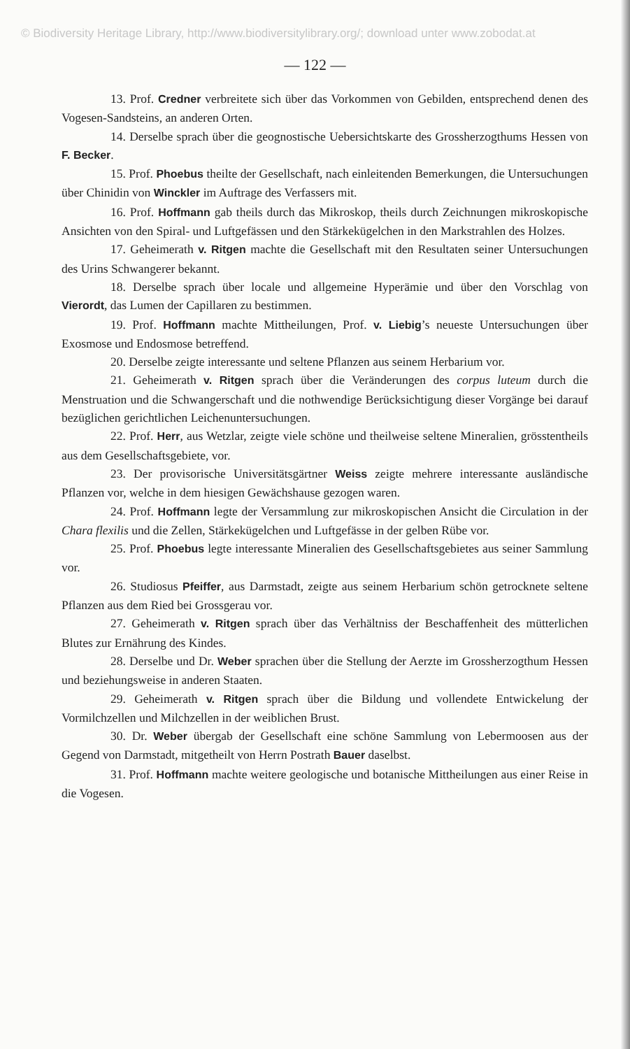© Biodiversity Heritage Library, http://www.biodiversitylibrary.org/; download unter www.zobodat.at
— 122 —
13. Prof. Credner verbreitete sich über das Vorkommen von Gebilden, entsprechend denen des Vogesen-Sandsteins, an anderen Orten.
14. Derselbe sprach über die geognostische Uebersichtskarte des Grossherzogthums Hessen von F. Becker.
15. Prof. Phoebus theilte der Gesellschaft, nach einleitenden Bemerkungen, die Untersuchungen über Chinidin von Winckler im Auftrage des Verfassers mit.
16. Prof. Hoffmann gab theils durch das Mikroskop, theils durch Zeichnungen mikroskopische Ansichten von den Spiral- und Luftgefässen und den Stärkekügelchen in den Markstrahlen des Holzes.
17. Geheimerath v. Ritgen machte die Gesellschaft mit den Resultaten seiner Untersuchungen des Urins Schwangerer bekannt.
18. Derselbe sprach über locale und allgemeine Hyperämie und über den Vorschlag von Vierordt, das Lumen der Capillaren zu bestimmen.
19. Prof. Hoffmann machte Mittheilungen, Prof. v. Liebig’s neueste Untersuchungen über Exosmose und Endosmose betreffend.
20. Derselbe zeigte interessante und seltene Pflanzen aus seinem Herbarium vor.
21. Geheimerath v. Ritgen sprach über die Veränderungen des corpus luteum durch die Menstruation und die Schwangerschaft und die nothwendige Berücksichtigung dieser Vorgänge bei darauf bezüglichen gerichtlichen Leichenuntersuchungen.
22. Prof. Herr, aus Wetzlar, zeigte viele schöne und theilweise seltene Mineralien, grösstentheils aus dem Gesellschaftsgebiete, vor.
23. Der provisorische Universitätsgärtner Weiss zeigte mehrere interessante ausländische Pflanzen vor, welche in dem hiesigen Gewächshause gezogen waren.
24. Prof. Hoffmann legte der Versammlung zur mikroskopischen Ansicht die Circulation in der Chara flexilis und die Zellen, Stärkekügelchen und Luftgefässe in der gelben Rübe vor.
25. Prof. Phoebus legte interessante Mineralien des Gesellschaftsgebietes aus seiner Sammlung vor.
26. Studiosus Pfeiffer, aus Darmstadt, zeigte aus seinem Herbarium schön getrocknete seltene Pflanzen aus dem Ried bei Grossgerau vor.
27. Geheimerath v. Ritgen sprach über das Verhältniss der Beschaffenheit des mütterlichen Blutes zur Ernährung des Kindes.
28. Derselbe und Dr. Weber sprachen über die Stellung der Aerzte im Grossherzogthum Hessen und beziehungsweise in anderen Staaten.
29. Geheimerath v. Ritgen sprach über die Bildung und vollendete Entwickelung der Vormilchzellen und Milchzellen in der weiblichen Brust.
30. Dr. Weber übergab der Gesellschaft eine schöne Sammlung von Lebermoosen aus der Gegend von Darmstadt, mitgetheilt von Herrn Postrath Bauer daselbst.
31. Prof. Hoffmann machte weitere geologische und botanische Mittheilungen aus einer Reise in die Vogesen.